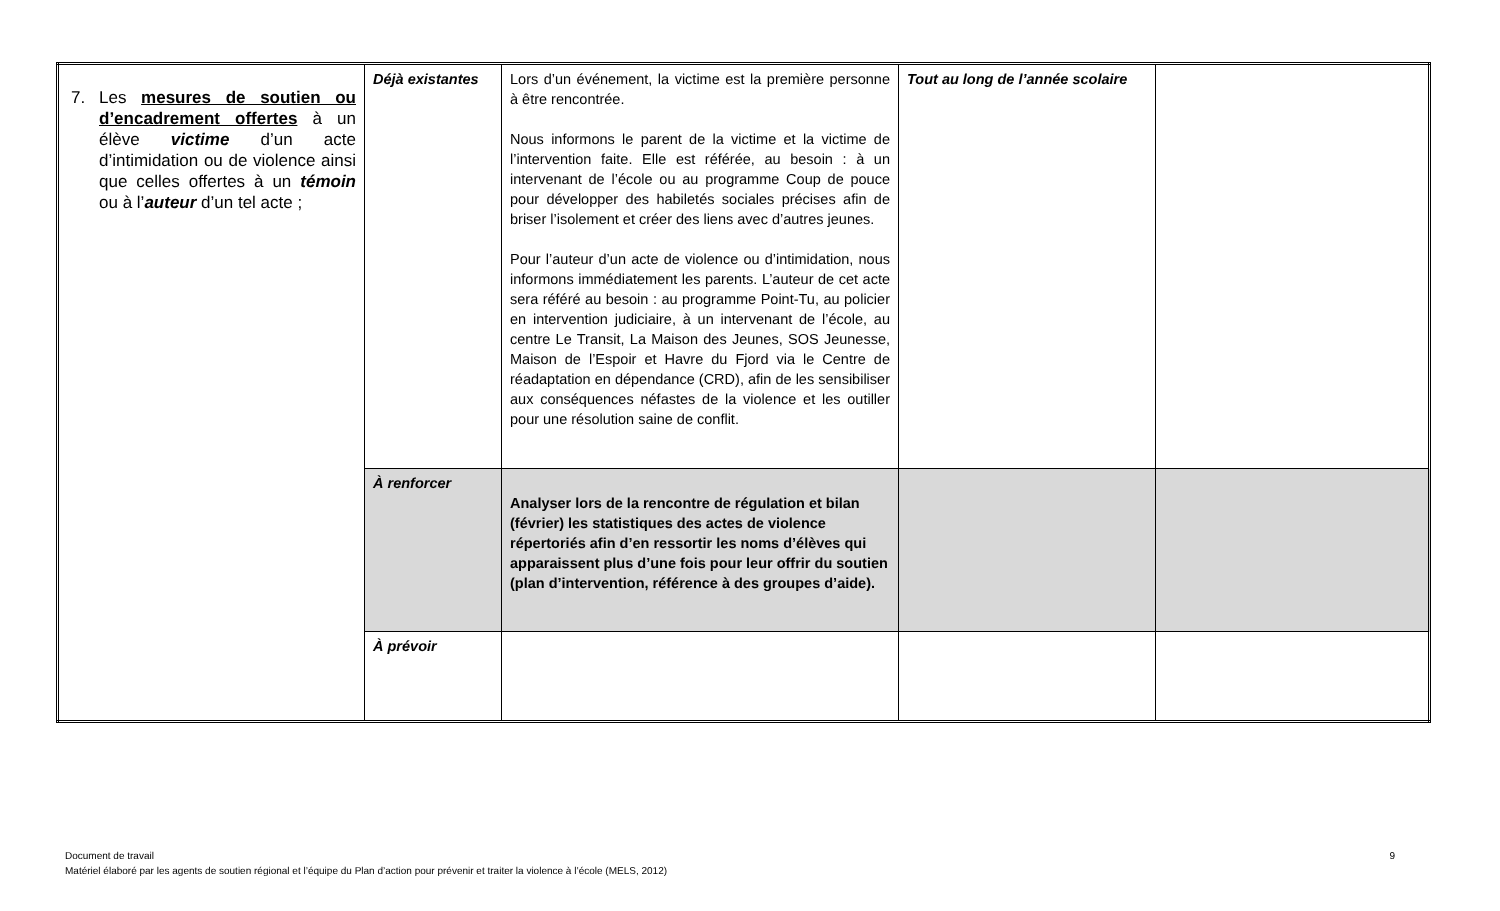| 7. Les mesures de soutien ou d’encadrement offertes à un élève victime d’un acte d’intimidation ou de violence ainsi que celles offertes à un témoin ou à l’ auteur d’un tel acte ; | Déjà existantes | Lors d’un événement, la victime est la première personne à être rencontrée. Nous informons le parent de la victime et la victime de l’intervention faite. Elle est référée, au besoin : à un intervenant de l’école ou au programme Coup de pouce pour développer des habiletés sociales précises afin de briser l’isolement et créer des liens avec d’autres jeunes. Pour l’auteur d’un acte de violence ou d’intimidation, nous informons immédiatement les parents. L’auteur de cet acte sera référé au besoin : au programme Point-Tu, au policier en intervention judiciaire, à un intervenant de l’école, au centre Le Transit, La Maison des Jeunes, SOS Jeunesse, Maison de l’Espoir et Havre du Fjord via le Centre de réadaptation en dépendance (CRD), afin de les sensibiliser aux conséquences néfastes de la violence et les outiller pour une résolution saine de conflit. | Tout au long de l’année scolaire | |
| | À renforcer | Analyser lors de la rencontre de régulation et bilan (février) les statistiques des actes de violence répertoriés afin d’en ressortir les noms d’élèves qui apparaissent plus d’une fois pour leur offrir du soutien (plan d’intervention, référence à des groupes d’aide). | | |
| | À prévoir | | | |
Document de travail 9
Matériel élaboré par les agents de soutien régional et l’équipe du Plan d’action pour prévenir et traiter la violence à l’école (MELS, 2012)